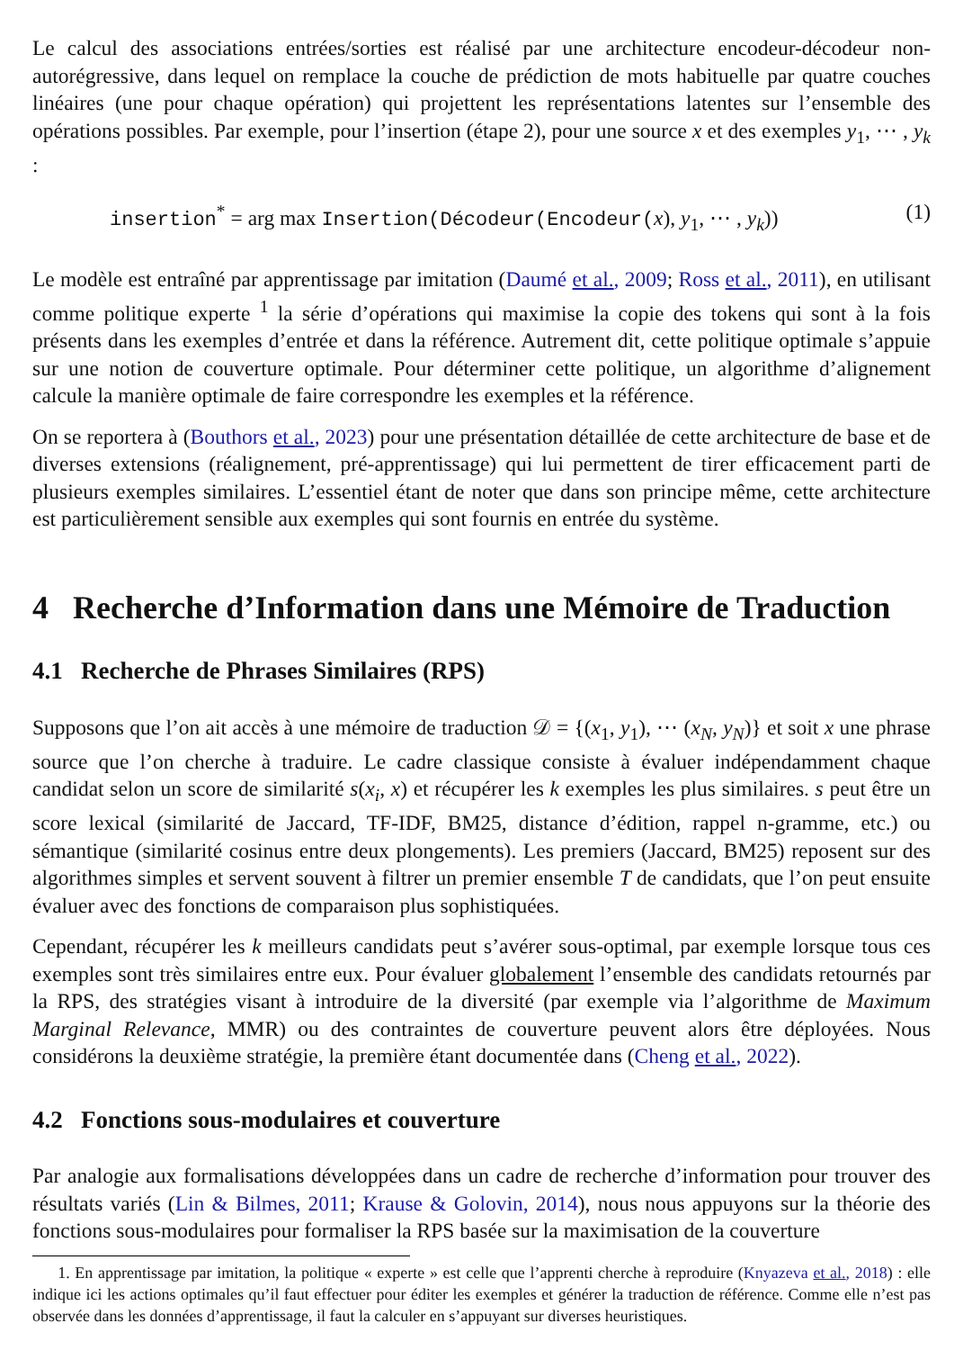Le calcul des associations entrées/sorties est réalisé par une architecture encodeur-décodeur non-autorégressive, dans lequel on remplace la couche de prédiction de mots habituelle par quatre couches linéaires (une pour chaque opération) qui projettent les représentations latentes sur l’ensemble des opérations possibles. Par exemple, pour l’insertion (étape 2), pour une source x et des exemples y<sub>1</sub>, ⋯ , y<sub>k</sub> :
insertion<sup>*</sup> = arg max Insertion(Décodeur(Encodeur(x), y<sub>1</sub>, ⋯ , y<sub>k</sub>)) (1)
Le modèle est entraîné par apprentissage par imitation (Daumé et al., 2009; Ross et al., 2011), en utilisant comme politique experte <sup>1</sup> la série d’opérations qui maximise la copie des tokens qui sont à la fois présents dans les exemples d’entrée et dans la référence. Autrement dit, cette politique optimale s’appuie sur une notion de couverture optimale. Pour déterminer cette politique, un algorithme d’alignement calcule la manière optimale de faire correspondre les exemples et la référence.
On se reportera à (Bouthors et al., 2023) pour une présentation détaillée de cette architecture de base et de diverses extensions (réalignement, pré-apprentissage) qui lui permettent de tirer efficacement parti de plusieurs exemples similaires. L’essentiel étant de noter que dans son principe même, cette architecture est particulièrement sensible aux exemples qui sont fournis en entrée du système.
4 Recherche d’Information dans une Mémoire de Traduction
4.1 Recherche de Phrases Similaires (RPS)
Supposons que l’on ait accès à une mémoire de traduction 𝒟 = {(x<sub>1</sub>, y<sub>1</sub>), ⋯ (x<sub>N</sub>, y<sub>N</sub>)} et soit x une phrase source que l’on cherche à traduire. Le cadre classique consiste à évaluer indépendamment chaque candidat selon un score de similarité s(x<sub>i</sub>, x) et récupérer les k exemples les plus similaires. s peut être un score lexical (similarité de Jaccard, TF-IDF, BM25, distance d’édition, rappel n-gramme, etc.) ou sémantique (similarité cosinus entre deux plongements). Les premiers (Jaccard, BM25) reposent sur des algorithmes simples et servent souvent à filtrer un premier ensemble T de candidats, que l’on peut ensuite évaluer avec des fonctions de comparaison plus sophistiquées.
Cependant, récupérer les k meilleurs candidats peut s’avérer sous-optimal, par exemple lorsque tous ces exemples sont très similaires entre eux. Pour évaluer globalement l’ensemble des candidats retournés par la RPS, des stratégies visant à introduire de la diversité (par exemple via l’algorithme de Maximum Marginal Relevance, MMR) ou des contraintes de couverture peuvent alors être déployées. Nous considérons la deuxième stratégie, la première étant documentée dans (Cheng et al., 2022).
4.2 Fonctions sous-modulaires et couverture
Par analogie aux formalisations développées dans un cadre de recherche d’information pour trouver des résultats variés (Lin & Bilmes, 2011; Krause & Golovin, 2014), nous nous appuyons sur la théorie des fonctions sous-modulaires pour formaliser la RPS basée sur la maximisation de la couverture
1. En apprentissage par imitation, la politique « experte » est celle que l’apprenti cherche à reproduire (Knyazeva et al., 2018) : elle indique ici les actions optimales qu’il faut effectuer pour éditer les exemples et générer la traduction de référence. Comme elle n’est pas observée dans les données d’apprentissage, il faut la calculer en s’appuyant sur diverses heuristiques.